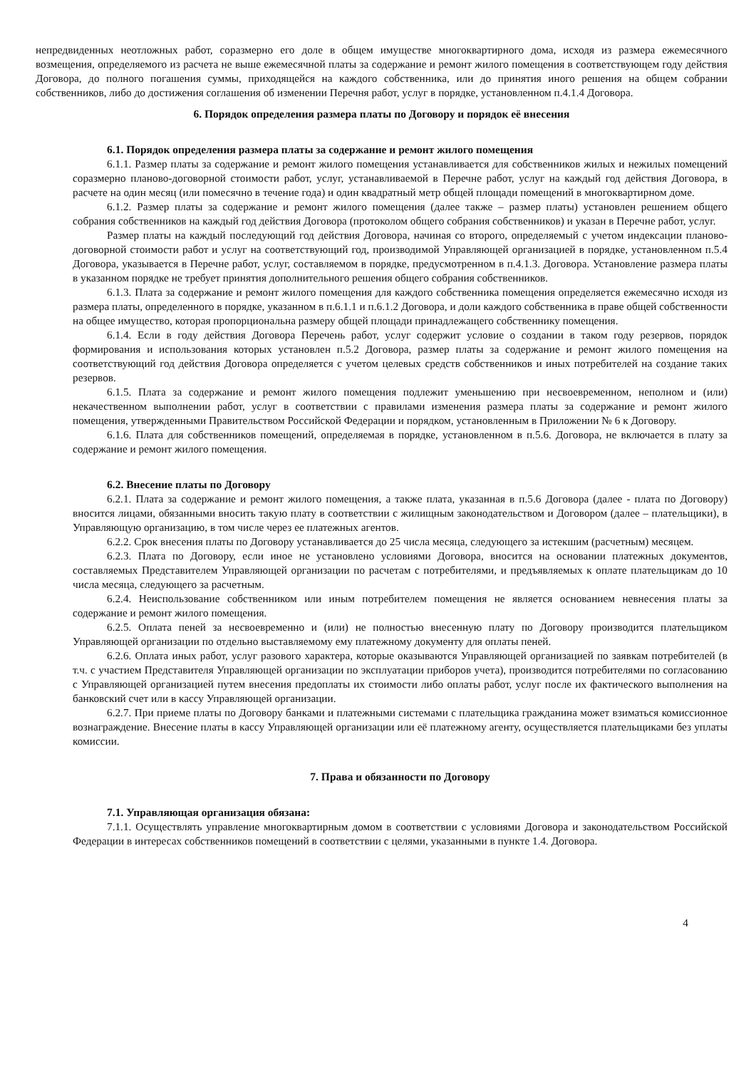непредвиденных неотложных работ, соразмерно его доле в общем имуществе многоквартирного дома, исходя из размера ежемесячного возмещения, определяемого из расчета не выше ежемесячной платы за содержание и ремонт жилого помещения в соответствующем году действия Договора, до полного погашения суммы, приходящейся на каждого собственника, или до принятия иного решения на общем собрании собственников, либо до достижения соглашения об изменении Перечня работ, услуг в порядке, установленном п.4.1.4 Договора.
6. Порядок определения размера платы по Договору и порядок её внесения
6.1. Порядок определения размера платы за содержание и ремонт жилого помещения
6.1.1. Размер платы за содержание и ремонт жилого помещения устанавливается для собственников жилых и нежилых помещений соразмерно планово-договорной стоимости работ, услуг, устанавливаемой в Перечне работ, услуг на каждый год действия Договора, в расчете на один месяц (или помесячно в течение года) и один квадратный метр общей площади помещений в многоквартирном доме.
6.1.2. Размер платы за содержание и ремонт жилого помещения (далее также – размер платы) установлен решением общего собрания собственников на каждый год действия Договора (протоколом общего собрания собственников) и указан в Перечне работ, услуг.
Размер платы на каждый последующий год действия Договора, начиная со второго, определяемый с учетом индексации планово-договорной стоимости работ и услуг на соответствующий год, производимой Управляющей организацией в порядке, установленном п.5.4 Договора, указывается в Перечне работ, услуг, составляемом в порядке, предусмотренном в п.4.1.3. Договора. Установление размера платы в указанном порядке не требует принятия дополнительного решения общего собрания собственников.
6.1.3. Плата за содержание и ремонт жилого помещения для каждого собственника помещения определяется ежемесячно исходя из размера платы, определенного в порядке, указанном в п.6.1.1 и п.6.1.2 Договора, и доли каждого собственника в праве общей собственности на общее имущество, которая пропорциональна размеру общей площади принадлежащего собственнику помещения.
6.1.4. Если в году действия Договора Перечень работ, услуг содержит условие о создании в таком году резервов, порядок формирования и использования которых установлен п.5.2 Договора, размер платы за содержание и ремонт жилого помещения на соответствующий год действия Договора определяется с учетом целевых средств собственников и иных потребителей на создание таких резервов.
6.1.5. Плата за содержание и ремонт жилого помещения подлежит уменьшению при несвоевременном, неполном и (или) некачественном выполнении работ, услуг в соответствии с правилами изменения размера платы за содержание и ремонт жилого помещения, утвержденными Правительством Российской Федерации и порядком, установленным в Приложении № 6 к Договору.
6.1.6. Плата для собственников помещений, определяемая в порядке, установленном в п.5.6. Договора, не включается в плату за содержание и ремонт жилого помещения.
6.2. Внесение платы по Договору
6.2.1. Плата за содержание и ремонт жилого помещения, а также плата, указанная в п.5.6 Договора (далее - плата по Договору) вносится лицами, обязанными вносить такую плату в соответствии с жилищным законодательством и Договором (далее – плательщики), в Управляющую организацию, в том числе через ее платежных агентов.
6.2.2. Срок внесения платы по Договору устанавливается до 25 числа месяца, следующего за истекшим (расчетным) месяцем.
6.2.3. Плата по Договору, если иное не установлено условиями Договора, вносится на основании платежных документов, составляемых Представителем Управляющей организации по расчетам с потребителями, и предъявляемых к оплате плательщикам до 10 числа месяца, следующего за расчетным.
6.2.4. Неиспользование собственником или иным потребителем помещения не является основанием невнесения платы за содержание и ремонт жилого помещения.
6.2.5. Оплата пеней за несвоевременно и (или) не полностью внесенную плату по Договору производится плательщиком Управляющей организации по отдельно выставляемому ему платежному документу для оплаты пеней.
6.2.6. Оплата иных работ, услуг разового характера, которые оказываются Управляющей организацией по заявкам потребителей (в т.ч. с участием Представителя Управляющей организации по эксплуатации приборов учета), производится потребителями по согласованию с Управляющей организацией путем внесения предоплаты их стоимости либо оплаты работ, услуг после их фактического выполнения на банковский счет или в кассу Управляющей организации.
6.2.7. При приеме платы по Договору банками и платежными системами с плательщика гражданина может взиматься комиссионное вознаграждение. Внесение платы в кассу Управляющей организации или её платежному агенту, осуществляется плательщиками без уплаты комиссии.
7. Права и обязанности по Договору
7.1. Управляющая организация обязана:
7.1.1. Осуществлять управление многоквартирным домом в соответствии с условиями Договора и законодательством Российской Федерации в интересах собственников помещений в соответствии с целями, указанными в пункте 1.4. Договора.
4